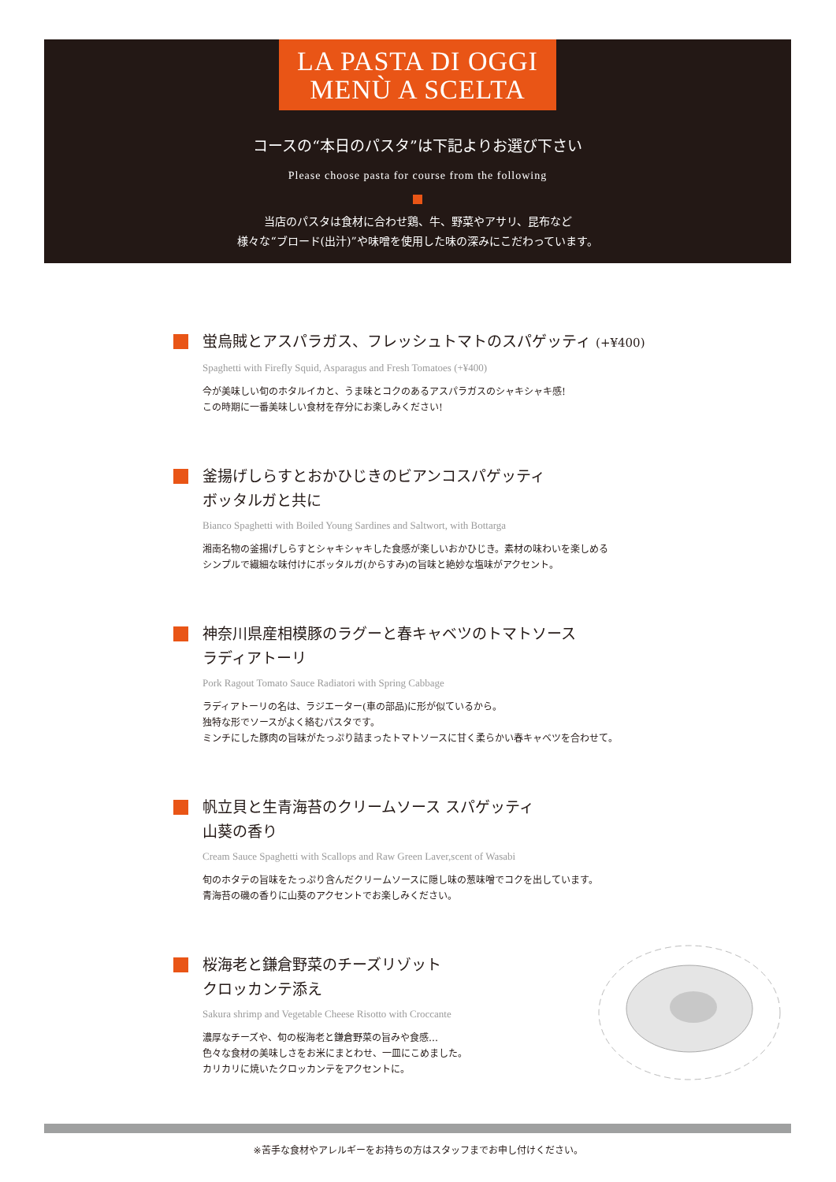LA PASTA DI OGGI
MENÙ A SCELTA
コースの“本日のパスタ”は下記よりお選び下さい
Please choose pasta for course from the following
当店のパスタは食材に合わせ鶏、牛、野菜やアサリ、昆布など
様々な“ブロード(出汁)”や味噌を使用した味の深みにこだわっています。
蛍烏賊とアスパラガス、フレッシュトマトのスパゲッティ (+¥400)
Spaghetti with Firefly Squid, Asparagus and Fresh Tomatoes (+¥400)
今が美味しい旬のホタルイカと、うま味とコクのあるアスパラガスのシャキシャキ感!
この時期に一番美味しい食材を存分にお楽しみください!
釜揚げしらすとおかひじきのビアンコスパゲッティ
ボッタルガと共に
Bianco Spaghetti with Boiled Young Sardines and Saltwort, with Bottarga
湘南名物の釜揚げしらすとシャキシャキした食感が楽しいおかひじき。素材の味わいを楽しめる
シンプルで繊細な味付けにボッタルガ(からすみ)の旨味と絶妙な塩味がアクセント。
神奈川県産相模豚のラグーと春キャベツのトマトソース
ラディアトーリ
Pork Ragout Tomato Sauce Radiatori with Spring Cabbage
ラディアトーリの名は、ラジエーター(車の部品)に形が似ているから。
独特な形でソースがよく絡むパスタです。
ミンチにした豚肉の旨味がたっぷり詰まったトマトソースに甘く柔らかい春キャベツを合わせて。
帆立貝と生青海苔のクリームソース スパゲッティ
山葵の香り
Cream Sauce Spaghetti with Scallops and Raw Green Laver,scent of Wasabi
旬のホタテの旨味をたっぷり含んだクリームソースに隠し味の葱味噌でコクを出しています。
青海苔の磯の香りに山葵のアクセントでお楽しみください。
桜海老と鎌倉野菜のチーズリゾット
クロッカンテ添え
Sakura shrimp and Vegetable Cheese Risotto with Croccante
濃厚なチーズや、旬の桜海老と鎌倉野菜の旨みや食感…
色々な食材の美味しさをお米にまとわせ、一皿にこめました。
カリカリに焼いたクロッカンテをアクセントに。
※苦手な食材やアレルギーをお持ちの方はスタッフまでお申し付けください。